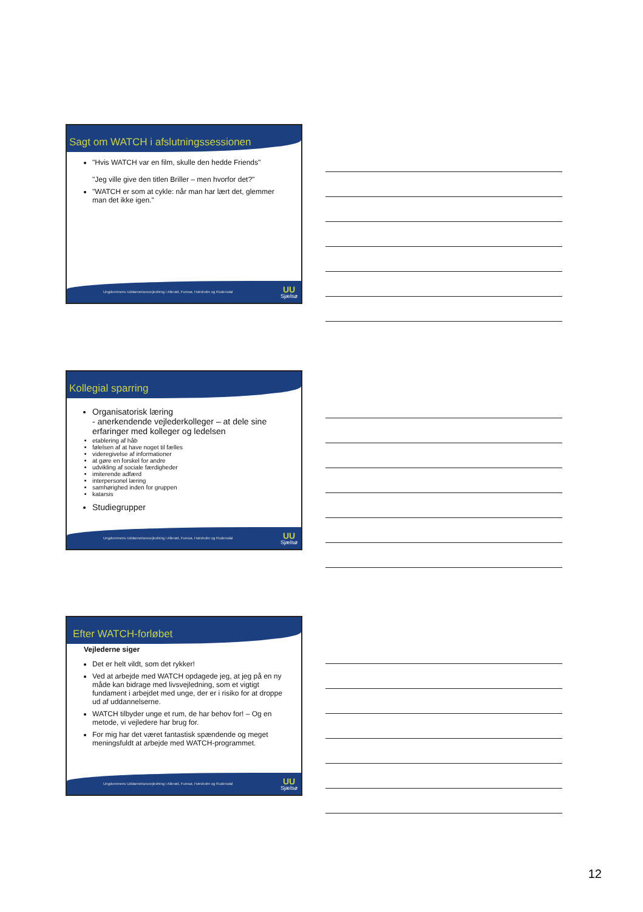Sagt om WATCH i afslutningssessionen
"Hvis WATCH var en film, skulle den hedde Friends"
"Jeg ville give den titlen Briller – men hvorfor det?"
"WATCH er som at cykle: når man har lært det, glemmer man det ikke igen."
Ungdommens Uddannelsesvejledning i Allerød, Furesø, Hørsholm og Rudersdal
UU
Sjælsø
Kollegial sparring
Organisatorisk læring
- anerkendende vejlederkolleger – at dele sine erfaringer med kolleger og ledelsen
etablering af håb
følelsen af at have noget til fælles
videregivelse af informationer
at gøre en forskel for andre
udvikling af sociale færdigheder
imiterende adfærd
interpersonel læring
samhørighed inden for gruppen
katarsis
Studiegrupper
Ungdommens Uddannelsesvejledning i Allerød, Furesø, Hørsholm og Rudersdal
UU
Sjælsø
Efter WATCH-forløbet
Vejlederne siger
Det er helt vildt, som det rykker!
Ved at arbejde med WATCH opdagede jeg, at jeg på en ny måde kan bidrage med livsvejledning, som et vigtigt fundament i arbejdet med unge, der er i risiko for at droppe ud af uddannelserne.
WATCH tilbyder unge et rum, de har behov for! – Og en metode, vi vejledere har brug for.
For mig har det været fantastisk spændende og meget meningsfuldt at arbejde med WATCH-programmet.
Ungdommens Uddannelsesvejledning i Allerød, Furesø, Hørsholm og Rudersdal
UU
Sjælsø
12